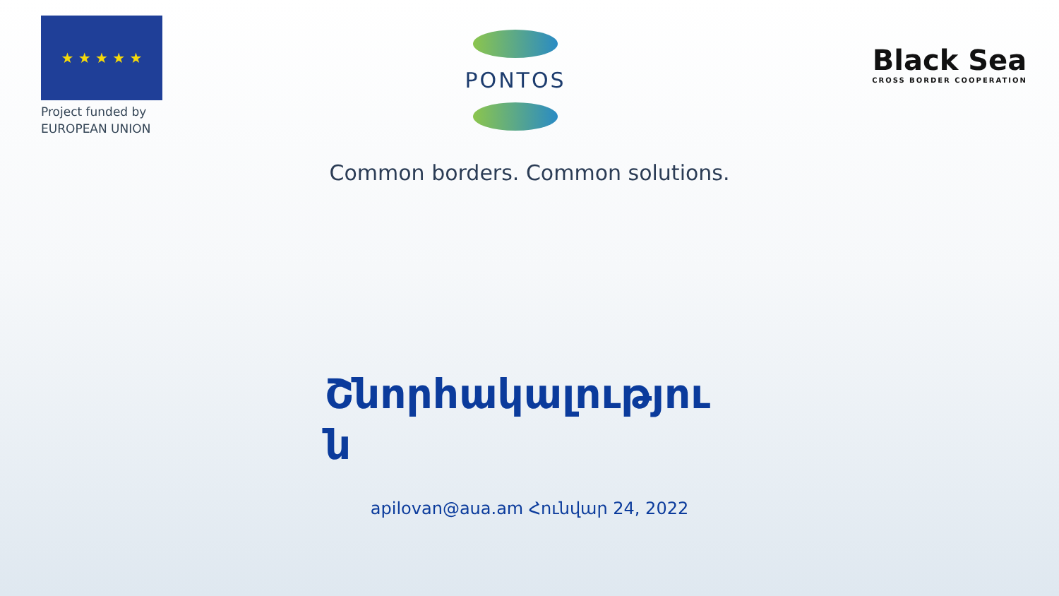★ ★ ★ ★ ★
Project funded by
EUROPEAN UNION
PONTOS
Black Sea
CROSS BORDER COOPERATION
Common borders. Common solutions.
Շնորհակալությու ն
apilovan@aua.am Հունվար 24, 2022